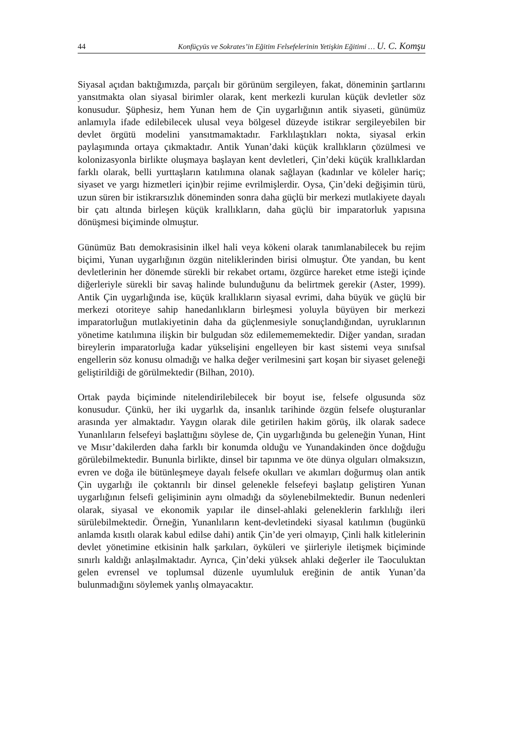44 Konfüçyüs ve Sokrates’in Eğitim Felsefelerinin Yetişkin Eğitimi … U. C. Komşu
Siyasal açıdan baktığımızda, parçalı bir görünüm sergileyen, fakat, döneminin şartlarını yansıtmakta olan siyasal birimler olarak, kent merkezli kurulan küçük devletler söz konusudur. Şüphesiz, hem Yunan hem de Çin uygarlığının antik siyaseti, günümüz anlamıyla ifade edilebilecek ulusal veya bölgesel düzeyde istikrar sergileyebilen bir devlet örgütü modelini yansıtmamaktadır. Farklılaştıkları nokta, siyasal erkin paylaşımında ortaya çıkmaktadır. Antik Yunan’daki küçük krallıkların çözülmesi ve kolonizasyonla birlikte oluşmaya başlayan kent devletleri, Çin’deki küçük krallıklardan farklı olarak, belli yurttaşların katılımına olanak sağlayan (kadınlar ve köleler hariç; siyaset ve yargı hizmetleri için)bir rejime evrilmişlerdir. Oysa, Çin’deki değişimin türü, uzun süren bir istikrarsızlık döneminden sonra daha güçlü bir merkezi mutlakiyete dayalı bir çatı altında birleşen küçük krallıkların, daha güçlü bir imparatorluk yapısına dönüşmesi biçiminde olmuştur.
Günümüz Batı demokrasisinin ilkel hali veya kökeni olarak tanımlanabilecek bu rejim biçimi, Yunan uygarlığının özgün niteliklerinden birisi olmuştur. Öte yandan, bu kent devletlerinin her dönemde sürekli bir rekabet ortamı, özgürce hareket etme isteği içinde diğerleriyle sürekli bir savaş halinde bulunduğunu da belirtmek gerekir (Aster, 1999). Antik Çin uygarlığında ise, küçük krallıkların siyasal evrimi, daha büyük ve güçlü bir merkezi otoriteye sahip hanedanlıkların birleşmesi yoluyla büyüyen bir merkezi imparatorluğun mutlakiyetinin daha da güçlenmesiyle sonuçlandığından, uyruklarının yönetime katılımına ilişkin bir bulgudan söz edilemememektedir. Diğer yandan, sıradan bireylerin imparatorluğa kadar yükselişini engelleyen bir kast sistemi veya sınıfsal engellerin söz konusu olmadığı ve halka değer verilmesini şart koşan bir siyaset geleneği geliştirildiği de görülmektedir (Bilhan, 2010).
Ortak payda biçiminde nitelendirilebilecek bir boyut ise, felsefe olgusunda söz konusudur. Çünkü, her iki uygarlık da, insanlık tarihinde özgün felsefe oluşturanlar arasında yer almaktadır. Yaygın olarak dile getirilen hakim görüş, ilk olarak sadece Yunanlıların felsefeyi başlattığını söylese de, Çin uygarlığında bu geleneğin Yunan, Hint ve Mısır’dakilerden daha farklı bir konumda olduğu ve Yunandakinden önce doğduğu görülebilmektedir. Bununla birlikte, dinsel bir tapınma ve öte dünya olguları olmaksızın, evren ve doğa ile bütünleşmeye dayalı felsefe okulları ve akımları doğurmuş olan antik Çin uygarlığı ile çoktanrılı bir dinsel gelenekle felsefeyi başlatıp geliştiren Yunan uygarlığının felsefi gelişiminin aynı olmadığı da söylenebilmektedir. Bunun nedenleri olarak, siyasal ve ekonomik yapılar ile dinsel-ahlaki geleneklerin farklılığı ileri sürülebilmektedir. Örneğin, Yunanlıların kent-devletindeki siyasal katılımın (bugünkü anlamda kısıtlı olarak kabul edilse dahi) antik Çin’de yeri olmayıp, Çinli halk kitlelerinin devlet yönetimine etkisinin halk şarkıları, öyküleri ve şiirleriyle iletişmek biçiminde sınırlı kaldığı anlaşılmaktadır. Ayrıca, Çin’deki yüksek ahlaki değerler ile Taoculuktan gelen evrensel ve toplumsal düzenle uyumluluk ereğinin de antik Yunan’da bulunmadığını söylemek yanlış olmayacaktır.